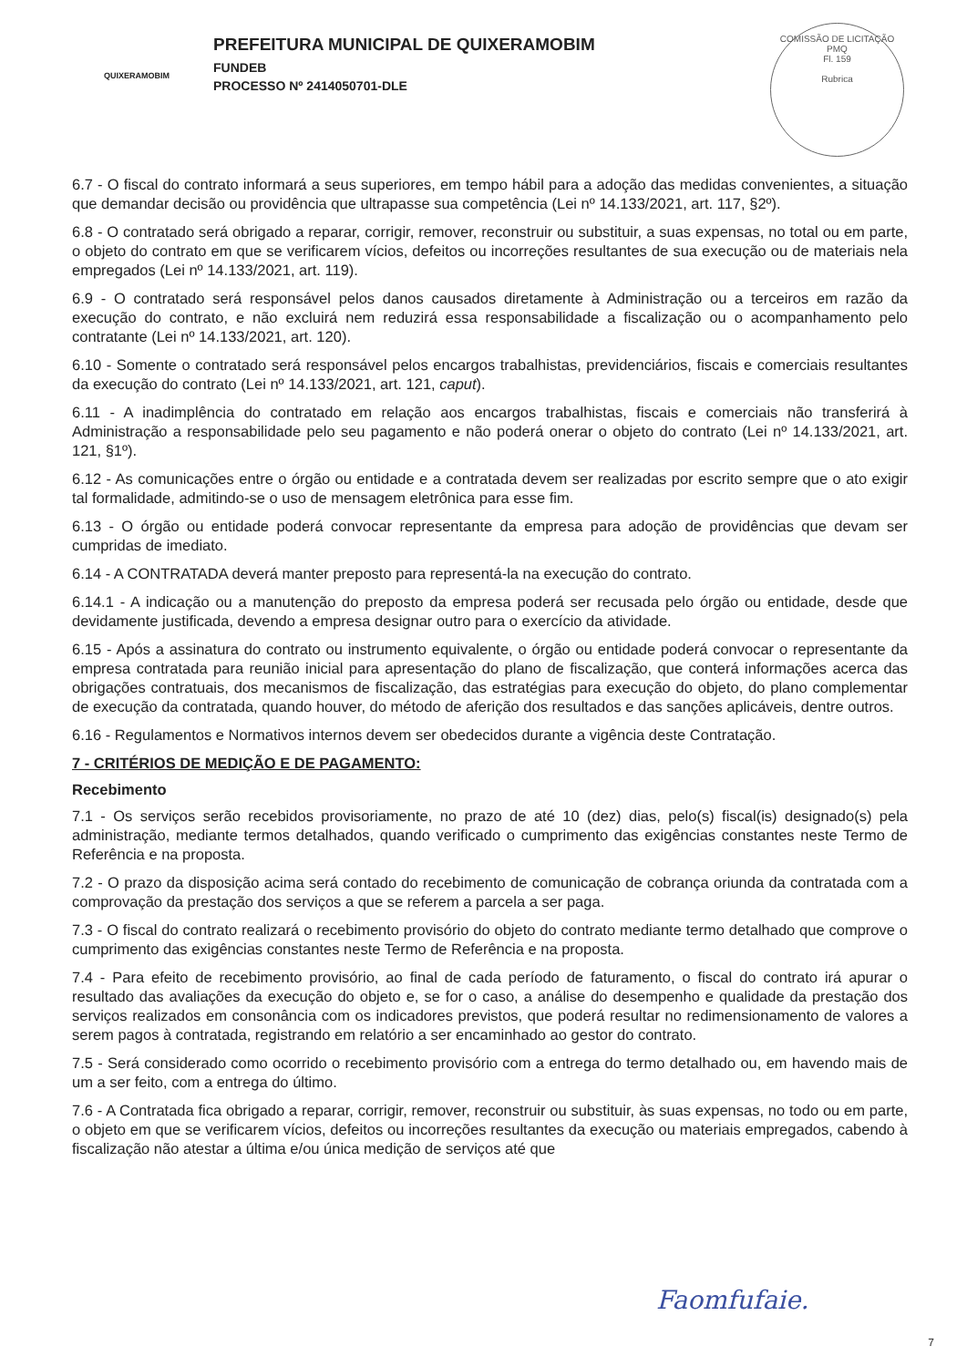QUIXERAMOBIM
PREFEITURA MUNICIPAL DE QUIXERAMOBIM
FUNDEB
PROCESSO Nº 2414050701-DLE
COMISSÃO DE LICITAÇÃO
PMQ
Fl. 159
Rubrica
6.7 - O fiscal do contrato informará a seus superiores, em tempo hábil para a adoção das medidas convenientes, a situação que demandar decisão ou providência que ultrapasse sua competência (Lei nº 14.133/2021, art. 117, §2º).
6.8 - O contratado será obrigado a reparar, corrigir, remover, reconstruir ou substituir, a suas expensas, no total ou em parte, o objeto do contrato em que se verificarem vícios, defeitos ou incorreções resultantes de sua execução ou de materiais nela empregados (Lei nº 14.133/2021, art. 119).
6.9 - O contratado será responsável pelos danos causados diretamente à Administração ou a terceiros em razão da execução do contrato, e não excluirá nem reduzirá essa responsabilidade a fiscalização ou o acompanhamento pelo contratante (Lei nº 14.133/2021, art. 120).
6.10 - Somente o contratado será responsável pelos encargos trabalhistas, previdenciários, fiscais e comerciais resultantes da execução do contrato (Lei nº 14.133/2021, art. 121, caput).
6.11 - A inadimplência do contratado em relação aos encargos trabalhistas, fiscais e comerciais não transferirá à Administração a responsabilidade pelo seu pagamento e não poderá onerar o objeto do contrato (Lei nº 14.133/2021, art. 121, §1º).
6.12 - As comunicações entre o órgão ou entidade e a contratada devem ser realizadas por escrito sempre que o ato exigir tal formalidade, admitindo-se o uso de mensagem eletrônica para esse fim.
6.13 - O órgão ou entidade poderá convocar representante da empresa para adoção de providências que devam ser cumpridas de imediato.
6.14 - A CONTRATADA deverá manter preposto para representá-la na execução do contrato.
6.14.1 - A indicação ou a manutenção do preposto da empresa poderá ser recusada pelo órgão ou entidade, desde que devidamente justificada, devendo a empresa designar outro para o exercício da atividade.
6.15 - Após a assinatura do contrato ou instrumento equivalente, o órgão ou entidade poderá convocar o representante da empresa contratada para reunião inicial para apresentação do plano de fiscalização, que conterá informações acerca das obrigações contratuais, dos mecanismos de fiscalização, das estratégias para execução do objeto, do plano complementar de execução da contratada, quando houver, do método de aferição dos resultados e das sanções aplicáveis, dentre outros.
6.16 - Regulamentos e Normativos internos devem ser obedecidos durante a vigência deste Contratação.
7 - CRITÉRIOS DE MEDIÇÃO E DE PAGAMENTO:
Recebimento
7.1 - Os serviços serão recebidos provisoriamente, no prazo de até 10 (dez) dias, pelo(s) fiscal(is) designado(s) pela administração, mediante termos detalhados, quando verificado o cumprimento das exigências constantes neste Termo de Referência e na proposta.
7.2 - O prazo da disposição acima será contado do recebimento de comunicação de cobrança oriunda da contratada com a comprovação da prestação dos serviços a que se referem a parcela a ser paga.
7.3 - O fiscal do contrato realizará o recebimento provisório do objeto do contrato mediante termo detalhado que comprove o cumprimento das exigências constantes neste Termo de Referência e na proposta.
7.4 - Para efeito de recebimento provisório, ao final de cada período de faturamento, o fiscal do contrato irá apurar o resultado das avaliações da execução do objeto e, se for o caso, a análise do desempenho e qualidade da prestação dos serviços realizados em consonância com os indicadores previstos, que poderá resultar no redimensionamento de valores a serem pagos à contratada, registrando em relatório a ser encaminhado ao gestor do contrato.
7.5 - Será considerado como ocorrido o recebimento provisório com a entrega do termo detalhado ou, em havendo mais de um a ser feito, com a entrega do último.
7.6 - A Contratada fica obrigado a reparar, corrigir, remover, reconstruir ou substituir, às suas expensas, no todo ou em parte, o objeto em que se verificarem vícios, defeitos ou incorreções resultantes da execução ou materiais empregados, cabendo à fiscalização não atestar a última e/ou única medição de serviços até que
Faomfufaie.
7